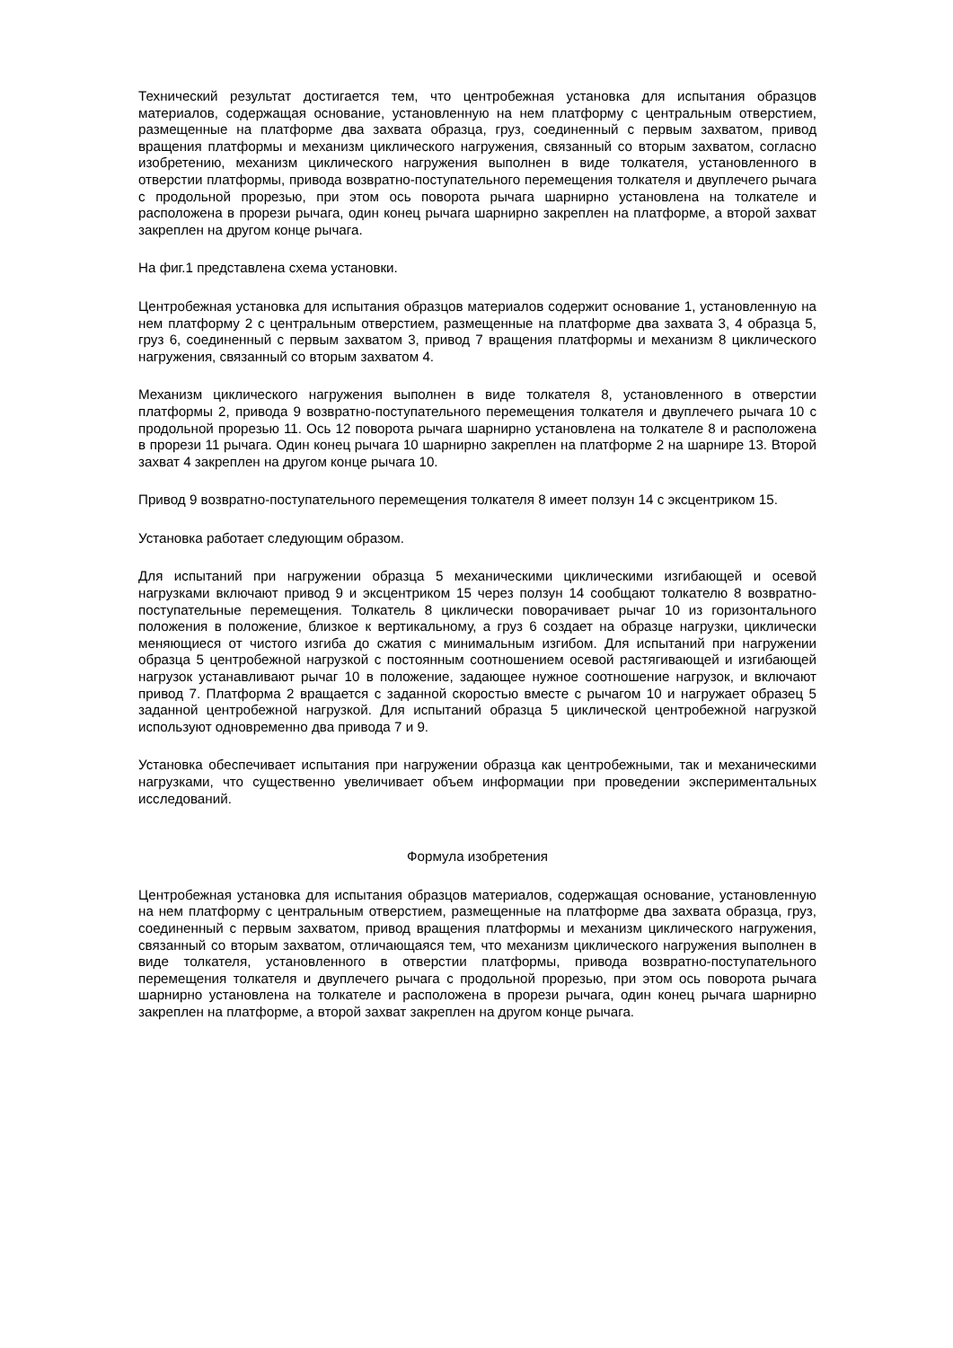Технический результат достигается тем, что центробежная установка для испытания образцов материалов, содержащая основание, установленную на нем платформу с центральным отверстием, размещенные на платформе два захвата образца, груз, соединенный с первым захватом, привод вращения платформы и механизм циклического нагружения, связанный со вторым захватом, согласно изобретению, механизм циклического нагружения выполнен в виде толкателя, установленного в отверстии платформы, привода возвратно-поступательного перемещения толкателя и двуплечего рычага с продольной прорезью, при этом ось поворота рычага шарнирно установлена на толкателе и расположена в прорези рычага, один конец рычага шарнирно закреплен на платформе, а второй захват закреплен на другом конце рычага.
На фиг.1 представлена схема установки.
Центробежная установка для испытания образцов материалов содержит основание 1, установленную на нем платформу 2 с центральным отверстием, размещенные на платформе два захвата 3, 4 образца 5, груз 6, соединенный с первым захватом 3, привод 7 вращения платформы и механизм 8 циклического нагружения, связанный со вторым захватом 4.
Механизм циклического нагружения выполнен в виде толкателя 8, установленного в отверстии платформы 2, привода 9 возвратно-поступательного перемещения толкателя и двуплечего рычага 10 с продольной прорезью 11. Ось 12 поворота рычага шарнирно установлена на толкателе 8 и расположена в прорези 11 рычага. Один конец рычага 10 шарнирно закреплен на платформе 2 на шарнире 13. Второй захват 4 закреплен на другом конце рычага 10.
Привод 9 возвратно-поступательного перемещения толкателя 8 имеет ползун 14 с эксцентриком 15.
Установка работает следующим образом.
Для испытаний при нагружении образца 5 механическими циклическими изгибающей и осевой нагрузками включают привод 9 и эксцентриком 15 через ползун 14 сообщают толкателю 8 возвратно-поступательные перемещения. Толкатель 8 циклически поворачивает рычаг 10 из горизонтального положения в положение, близкое к вертикальному, а груз 6 создает на образце нагрузки, циклически меняющиеся от чистого изгиба до сжатия с минимальным изгибом. Для испытаний при нагружении образца 5 центробежной нагрузкой с постоянным соотношением осевой растягивающей и изгибающей нагрузок устанавливают рычаг 10 в положение, задающее нужное соотношение нагрузок, и включают привод 7. Платформа 2 вращается с заданной скоростью вместе с рычагом 10 и нагружает образец 5 заданной центробежной нагрузкой. Для испытаний образца 5 циклической центробежной нагрузкой используют одновременно два привода 7 и 9.
Установка обеспечивает испытания при нагружении образца как центробежными, так и механическими нагрузками, что существенно увеличивает объем информации при проведении экспериментальных исследований.
Формула изобретения
Центробежная установка для испытания образцов материалов, содержащая основание, установленную на нем платформу с центральным отверстием, размещенные на платформе два захвата образца, груз, соединенный с первым захватом, привод вращения платформы и механизм циклического нагружения, связанный со вторым захватом, отличающаяся тем, что механизм циклического нагружения выполнен в виде толкателя, установленного в отверстии платформы, привода возвратно-поступательного перемещения толкателя и двуплечего рычага с продольной прорезью, при этом ось поворота рычага шарнирно установлена на толкателе и расположена в прорези рычага, один конец рычага шарнирно закреплен на платформе, а второй захват закреплен на другом конце рычага.